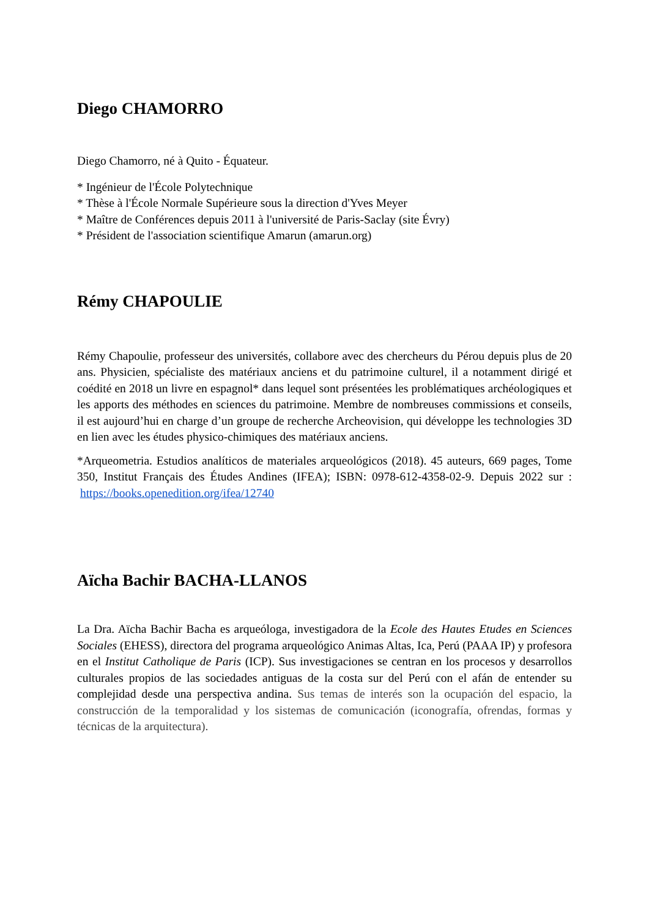Diego CHAMORRO
Diego Chamorro, né à Quito - Équateur.
* Ingénieur de l'École Polytechnique
* Thèse à l'École Normale Supérieure sous la direction d'Yves Meyer
* Maître de Conférences depuis 2011 à l'université de Paris-Saclay (site Évry)
* Président de l'association scientifique Amarun (amarun.org)
Rémy CHAPOULIE
Rémy Chapoulie, professeur des universités, collabore avec des chercheurs du Pérou depuis plus de 20 ans. Physicien, spécialiste des matériaux anciens et du patrimoine culturel, il a notamment dirigé et coédité en 2018 un livre en espagnol* dans lequel sont présentées les problématiques archéologiques et les apports des méthodes en sciences du patrimoine. Membre de nombreuses commissions et conseils, il est aujourd’hui en charge d’un groupe de recherche Archeovision, qui développe les technologies 3D en lien avec les études physico-chimiques des matériaux anciens.
*Arqueometria. Estudios analíticos de materiales arqueológicos (2018). 45 auteurs, 669 pages, Tome 350, Institut Français des Études Andines (IFEA); ISBN: 0978-612-4358-02-9. Depuis 2022 sur : https://books.openedition.org/ifea/12740
Aïcha Bachir BACHA-LLANOS
La Dra. Aïcha Bachir Bacha es arqueóloga, investigadora de la Ecole des Hautes Etudes en Sciences Sociales (EHESS), directora del programa arqueológico Animas Altas, Ica, Perú (PAAA IP) y profesora en el Institut Catholique de Paris (ICP). Sus investigaciones se centran en los procesos y desarrollos culturales propios de las sociedades antiguas de la costa sur del Perú con el afán de entender su complejidad desde una perspectiva andina. Sus temas de interés son la ocupación del espacio, la construcción de la temporalidad y los sistemas de comunicación (iconografía, ofrendas, formas y técnicas de la arquitectura).